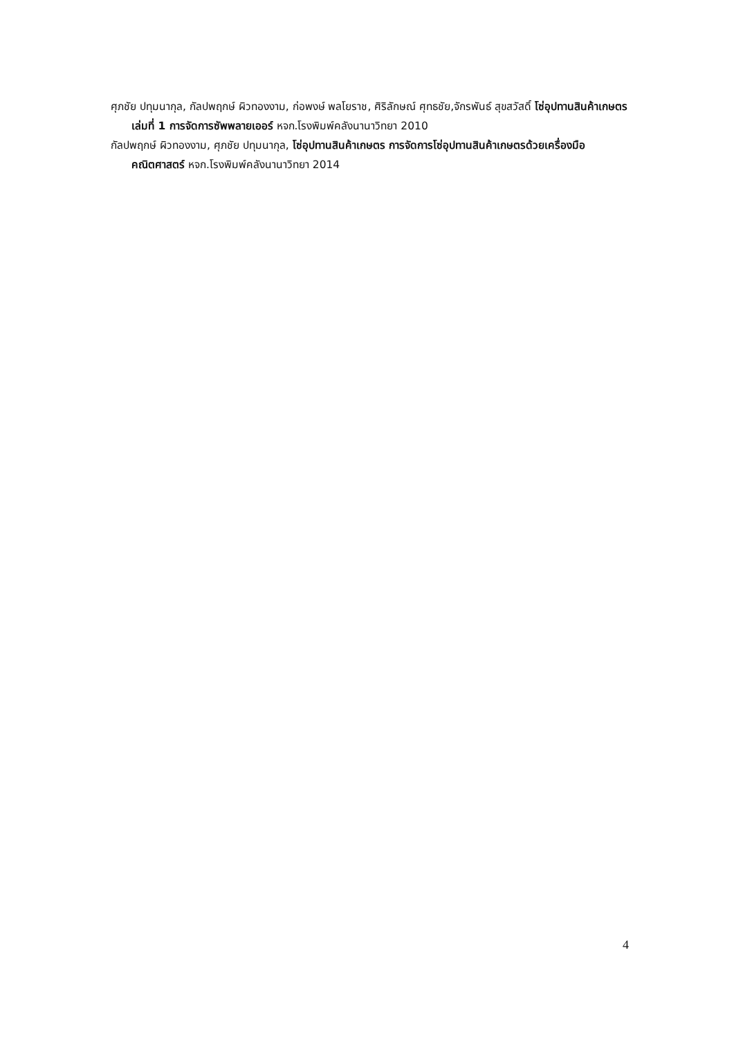ศุภชัย ปทุมนากุล, กัลปพฤกษ์ ผิวทองงาม, ก่อพงษ์ พลโยราช, ศิริลักษณ์ ศุทธชัย,จักรพันธ์ สุขสวัสดิ์ โซ่อุปทานสินค้าเกษตรเล่มที่ 1 การจัดการซัพพลายเออร์ หจก.โรงพิมพ์คลังนานาวิทยา 2010
กัลปพฤกษ์ ผิวทองงาม, ศุภชัย ปทุมนากุล, โซ่อุปทานสินค้าเกษตร การจัดการโซ่อุปทานสินค้าเกษตรด้วยเครื่องมือคณิตศาสตร์ หจก.โรงพิมพ์คลังนานาวิทยา 2014
4